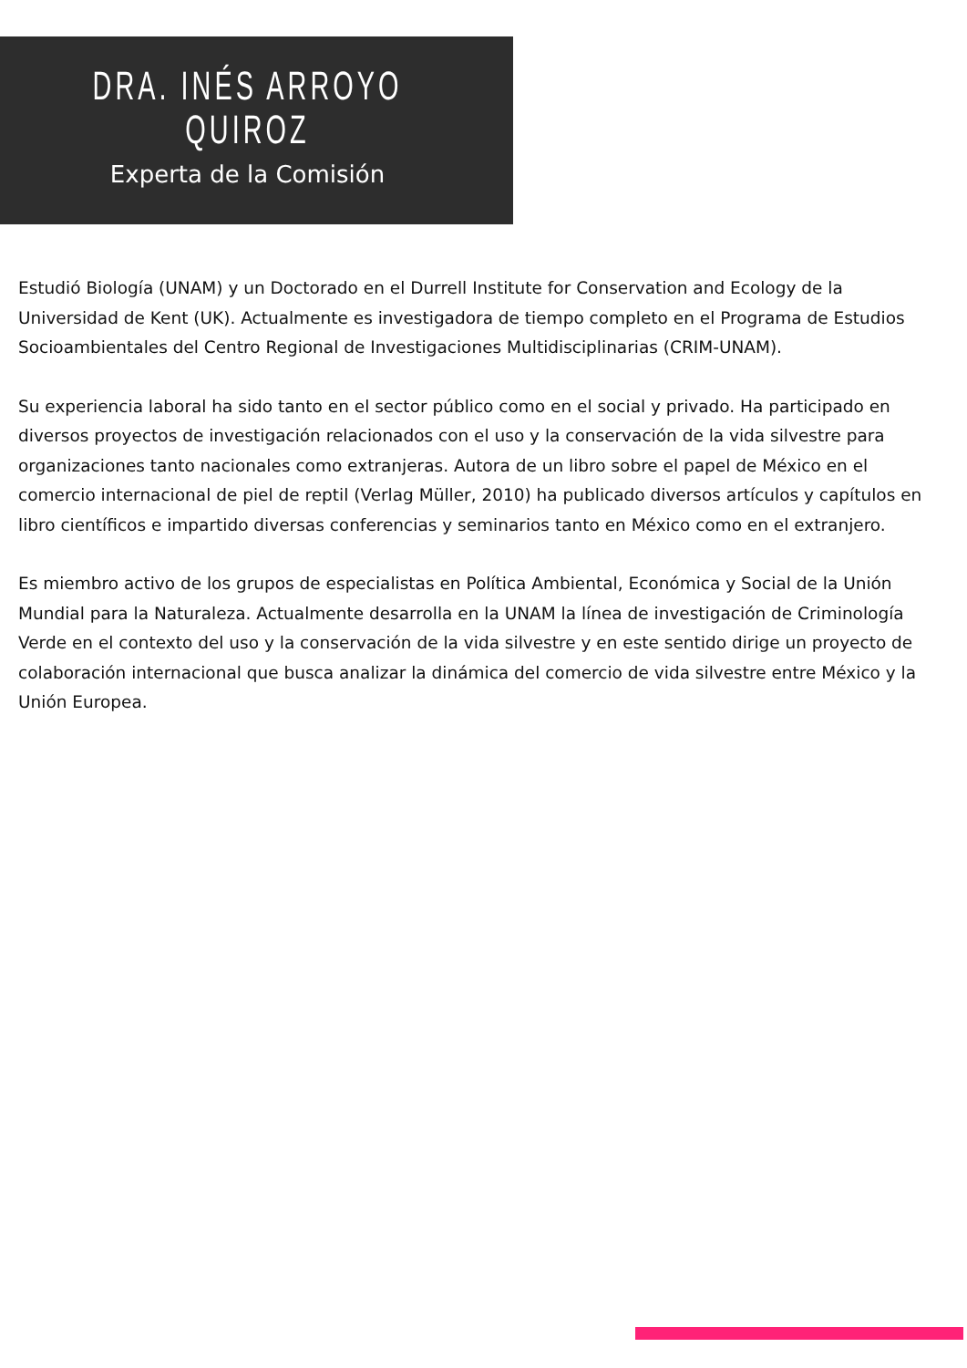DRA. INÉS ARROYO
QUIROZ
Experta de la Comisión
Estudió Biología (UNAM) y un Doctorado en el Durrell Institute for Conservation and Ecology de la Universidad de Kent (UK). Actualmente es investigadora de tiempo completo en el Programa de Estudios Socioambientales del Centro Regional de Investigaciones Multidisciplinarias (CRIM-UNAM).
Su experiencia laboral ha sido tanto en el sector público como en el social y privado. Ha participado en diversos proyectos de investigación relacionados con el uso y la conservación de la vida silvestre para organizaciones tanto nacionales como extranjeras. Autora de un libro sobre el papel de México en el comercio internacional de piel de reptil (Verlag Müller, 2010) ha publicado diversos artículos y capítulos en libro científicos e impartido diversas conferencias y seminarios tanto en México como en el extranjero.
Es miembro activo de los grupos de especialistas en Política Ambiental, Económica y Social de la Unión Mundial para la Naturaleza. Actualmente desarrolla en la UNAM la línea de investigación de Criminología Verde en el contexto del uso y la conservación de la vida silvestre y en este sentido dirige un proyecto de colaboración internacional que busca analizar la dinámica del comercio de vida silvestre entre México y la Unión Europea.